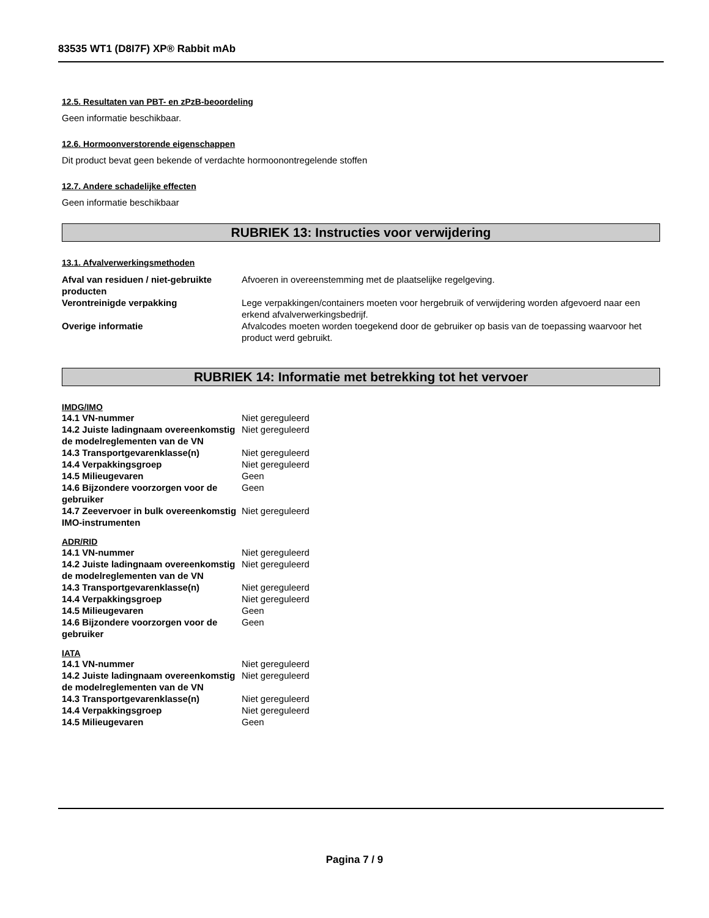83535 WT1 (D8I7F) XP® Rabbit mAb
12.5. Resultaten van PBT- en zPzB-beoordeling
Geen informatie beschikbaar.
12.6. Hormoonverstorende eigenschappen
Dit product bevat geen bekende of verdachte hormoonontregelende stoffen
12.7. Andere schadelijke effecten
Geen informatie beschikbaar
RUBRIEK 13: Instructies voor verwijdering
13.1. Afvalverwerkingsmethoden
| Afval van residuen / niet-gebruikte producten | Afvoeren in overeenstemming met de plaatselijke regelgeving. |
| Verontreinigde verpakking | Lege verpakkingen/containers moeten voor hergebruik of verwijdering worden afgevoerd naar een erkend afvalverwerkingsbedrijf. |
| Overige informatie | Afvalcodes moeten worden toegekend door de gebruiker op basis van de toepassing waarvoor het product werd gebruikt. |
RUBRIEK 14: Informatie met betrekking tot het vervoer
IMDG/IMO
| 14.1 VN-nummer | Niet gereguleerd |
| 14.2 Juiste ladingnaam overeenkomstig de modelreglementen van de VN | Niet gereguleerd |
| 14.3 Transportgevarenklasse(n) | Niet gereguleerd |
| 14.4 Verpakkingsgroep | Niet gereguleerd |
| 14.5 Milieugevaren | Geen |
| 14.6 Bijzondere voorzorgen voor de gebruiker | Geen |
| 14.7 Zeevervoer in bulk overeenkomstig IMO-instrumenten | Niet gereguleerd |
ADR/RID
| 14.1 VN-nummer | Niet gereguleerd |
| 14.2 Juiste ladingnaam overeenkomstig de modelreglementen van de VN | Niet gereguleerd |
| 14.3 Transportgevarenklasse(n) | Niet gereguleerd |
| 14.4 Verpakkingsgroep | Niet gereguleerd |
| 14.5 Milieugevaren | Geen |
| 14.6 Bijzondere voorzorgen voor de gebruiker | Geen |
IATA
| 14.1 VN-nummer | Niet gereguleerd |
| 14.2 Juiste ladingnaam overeenkomstig de modelreglementen van de VN | Niet gereguleerd |
| 14.3 Transportgevarenklasse(n) | Niet gereguleerd |
| 14.4 Verpakkingsgroep | Niet gereguleerd |
| 14.5 Milieugevaren | Geen |
Pagina 7 / 9